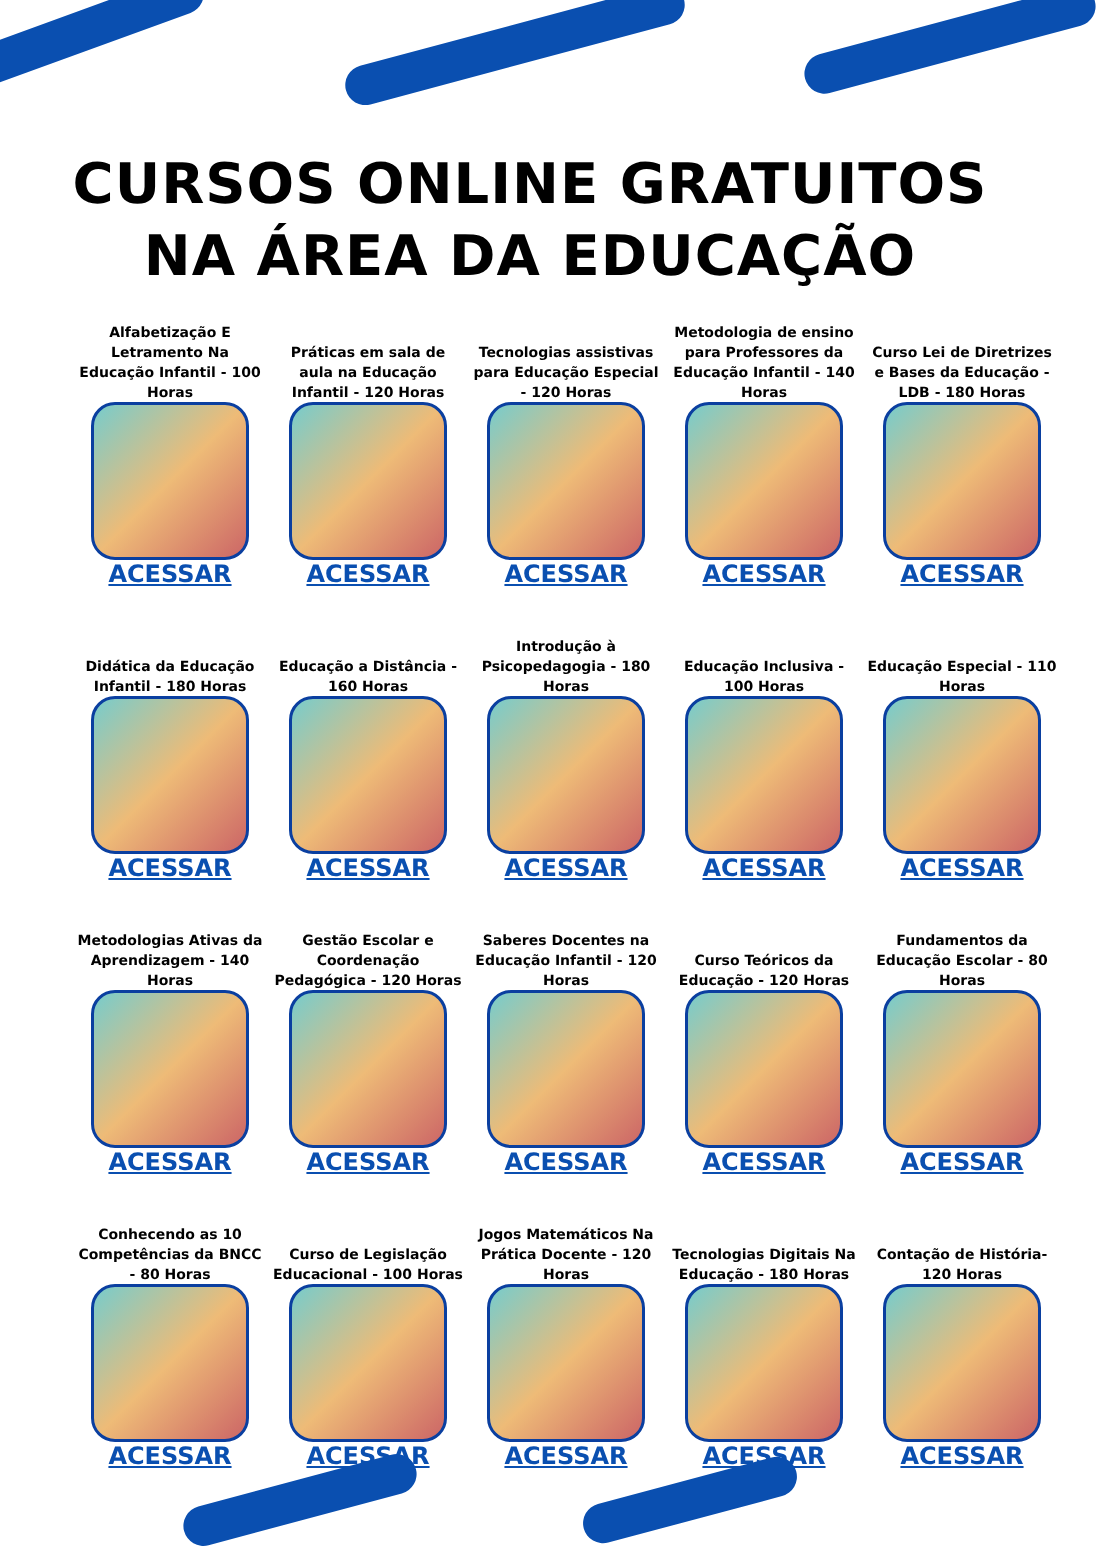CURSOS ONLINE GRATUITOS
NA ÁREA DA EDUCAÇÃO
Alfabetização E Letramento Na Educação Infantil - 100 Horas
ACESSAR
Práticas em sala de aula na Educação Infantil - 120 Horas
ACESSAR
Tecnologias assistivas para Educação Especial - 120 Horas
ACESSAR
Metodologia de ensino para Professores da Educação Infantil - 140 Horas
ACESSAR
Curso Lei de Diretrizes e Bases da Educação - LDB - 180 Horas
ACESSAR
Didática da Educação Infantil - 180 Horas
ACESSAR
Educação a Distância - 160 Horas
ACESSAR
Introdução à Psicopedagogia - 180 Horas
ACESSAR
Educação Inclusiva - 100 Horas
ACESSAR
Educação Especial - 110 Horas
ACESSAR
Metodologias Ativas da Aprendizagem - 140 Horas
ACESSAR
Gestão Escolar e Coordenação Pedagógica - 120 Horas
ACESSAR
Saberes Docentes na Educação Infantil - 120 Horas
ACESSAR
Curso Teóricos da Educação - 120 Horas
ACESSAR
Fundamentos da Educação Escolar - 80 Horas
ACESSAR
Conhecendo as 10 Competências da BNCC - 80 Horas
ACESSAR
Curso de Legislação Educacional - 100 Horas
ACESSAR
Jogos Matemáticos Na Prática Docente - 120 Horas
ACESSAR
Tecnologias Digitais Na Educação - 180 Horas
ACESSAR
Contação de História- 120 Horas
ACESSAR